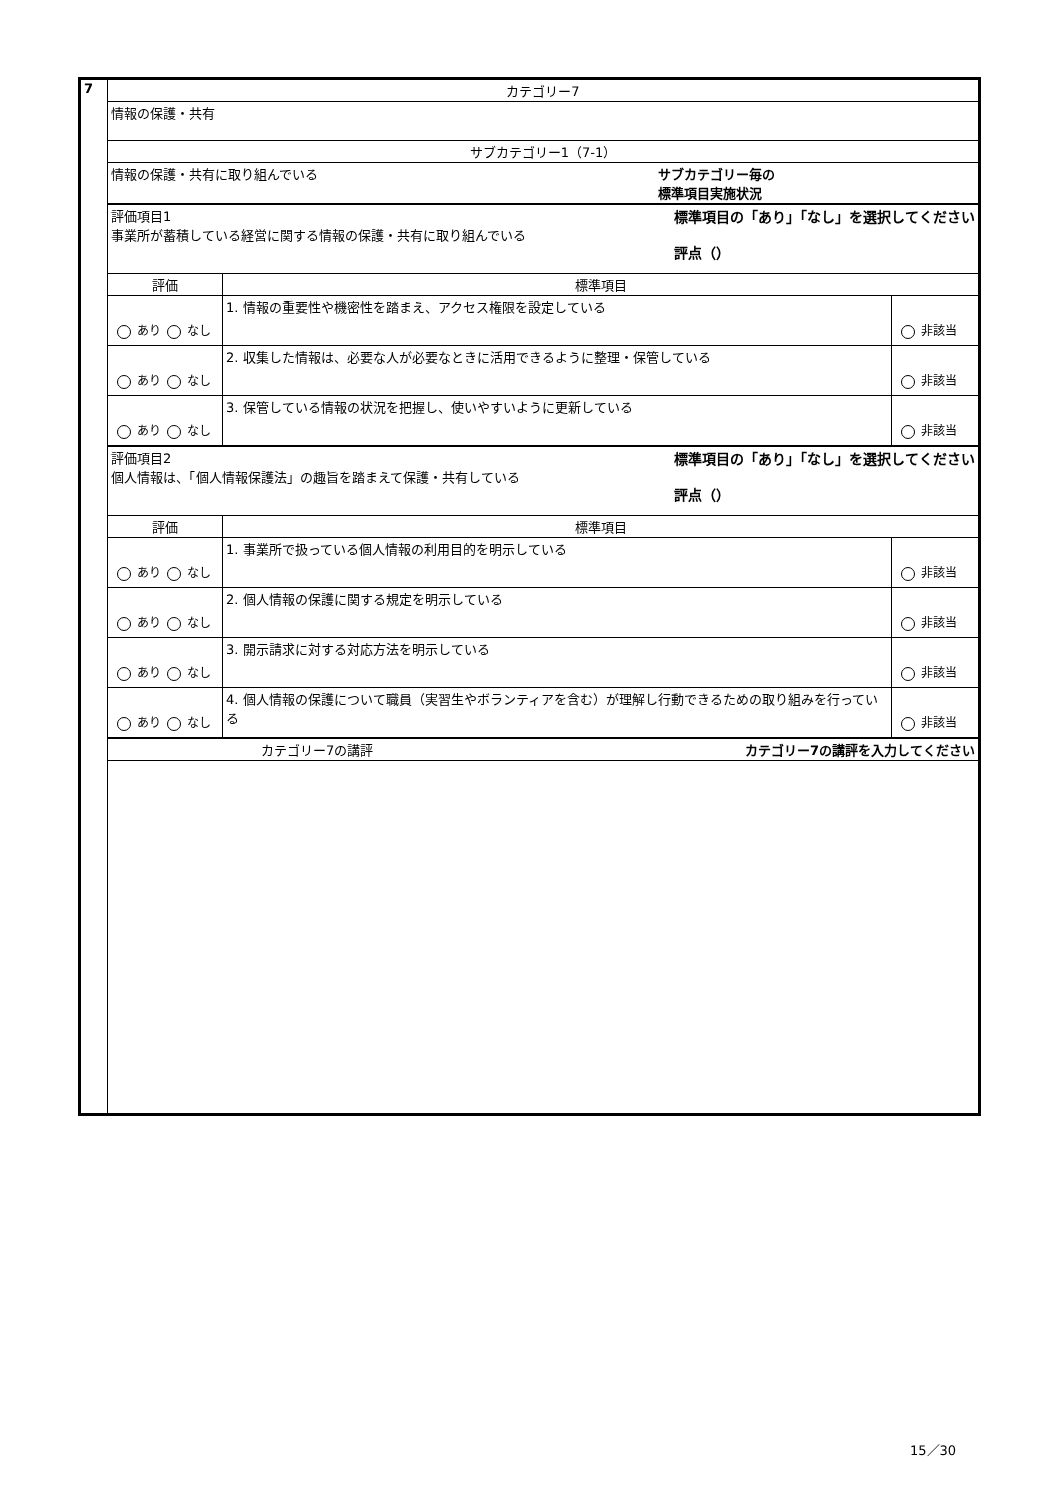| 7 | カテゴリー7 | | |
| | 情報の保護・共有 | | |
| | サブカテゴリー1（7-1） | | |
| | 情報の保護・共有に取り組んでいる サブカテゴリー毎の 標準項目実施状況 | | |
| | 標準項目の「あり」「なし」を選択してください 評点（） 評価項目1 事業所が蓄積している経営に関する情報の保護・共有に取り組んでいる | | |
| | 評価 | 標準項目 | |
| | あり なし | 1. 情報の重要性や機密性を踏まえ、アクセス権限を設定している | 非該当 |
| | あり なし | 2. 収集した情報は、必要な人が必要なときに活用できるように整理・保管している | 非該当 |
| | あり なし | 3. 保管している情報の状況を把握し、使いやすいように更新している | 非該当 |
| | 標準項目の「あり」「なし」を選択してください 評点（） 評価項目2 個人情報は、「個人情報保護法」の趣旨を踏まえて保護・共有している | | |
| | 評価 | 標準項目 | |
| | あり なし | 1. 事業所で扱っている個人情報の利用目的を明示している | 非該当 |
| | あり なし | 2. 個人情報の保護に関する規定を明示している | 非該当 |
| | あり なし | 3. 開示請求に対する対応方法を明示している | 非該当 |
| | あり なし | 4. 個人情報の保護について職員（実習生やボランティアを含む）が理解し行動できるための取り組みを行っている | 非該当 |
| | カテゴリー7の講評 カテゴリー7の講評を入力してください | | |
15／30